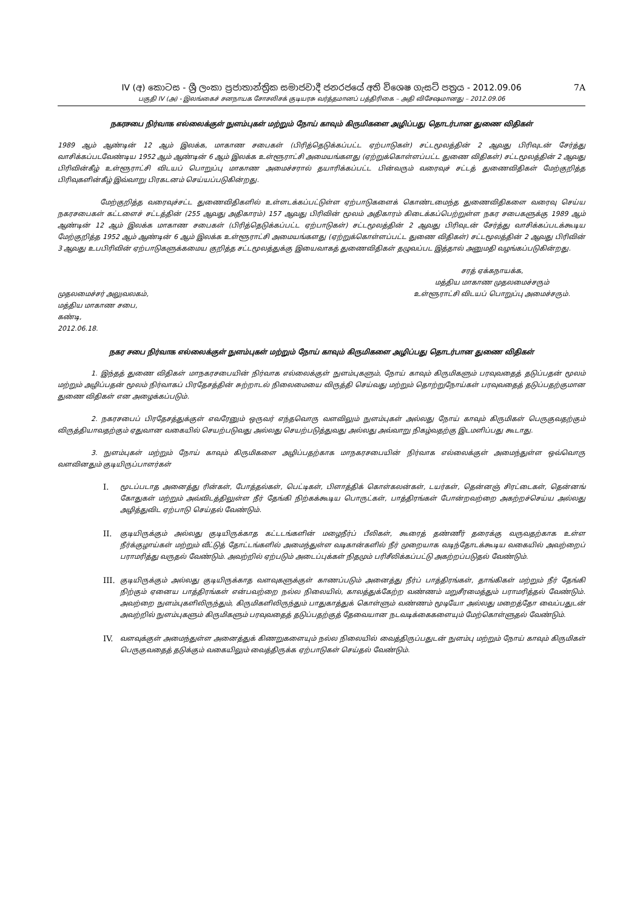IV (අ) කොටස - ශ්‍රී ලංකා ප්‍රජාතාන්ත්‍රික සමාජවාදී ජනරජයේ අති විශෙෂ ගැසට් පත්‍රය - 2012.09.06 7A
பகுதி IV (அ) - இலங்கைச் சனநாயக சோசலிசக் குடியரசு வர்த்தமானப் பத்திரிகை – அதி விசேஷமானது – 2012.09.06
நகரசபை நிர்வாக எல்லைக்குள் நுளம்புகள் மற்றும் நோய் காவும் கிருமிகளை அழிப்பது தொடர்பான துணை விதிகள்
1989 ஆம் ஆண்டின் 12 ஆம் இலக்க, மாகாண சபைகள் (பிரித்தெடுக்கப்பட்ட ஏற்பாடுகள்) சட்டமூலத்தின் 2 ஆவது பிரிவுடன் சேர்த்து வாசிக்கப்படவேண்டிய 1952 ஆம் ஆண்டின் 6 ஆம் இலக்க உள்ளூராட்சி அமையங்களது (ஏற்றுக்கொள்ளப்பட்ட துணை விதிகள்) சட்டமூலத்தின் 2 ஆவது பிரிவின்கீழ் உள்ளூராட்சி விடயப் பொறுப்பு மாகாண அமைச்சரால் தயாரிக்கப்பட்ட பின்வரும் வரைவுச் சட்டத் துணைவிதிகள் மேற்குறித்த பிரிவுகளின்கீழ் இவ்வாறு பிரகடனம் செய்யப்படுகின்றது.
மேற்குறித்த வரைவுச்சட்ட துணைவிதிகளில் உள்ளடக்கப்பட்டுள்ள ஏற்பாடுகளைக் கொண்டமைந்த துணைவிதிகளை வரைவு செய்ய நகரசபைகள் கட்டளைச் சட்டத்தின் (255 ஆவது அதிகாரம்) 157 ஆவது பிரிவின் மூலம் அதிகாரம் கிடைக்கப்பெற்றுள்ள நகர சபைகளுக்கு 1989 ஆம் ஆண்டின் 12 ஆம் இலக்க மாகாண சபைகள் (பிரித்தெடுக்கப்பட்ட ஏற்பாடுகள்) சட்டமூலத்தின் 2 ஆவது பிரிவுடன் சேர்த்து வாசிக்கப்படக்கூடிய மேற்குறித்த 1952 ஆம் ஆண்டின் 6 ஆம் இலக்க உள்ளூராட்சி அமையங்களது (ஏற்றுக்கொள்ளப்பட்ட துணை விதிகள்) சட்டமூலத்தின் 2 ஆவது பிரிவின் 3 ஆவது உபபிரிவின் ஏற்பாடுகளுக்கமைய குறித்த சட்டமூலத்துக்கு இயைவாகத் துணைவிதிகள் தழுவப்பட இத்தால் அனுமதி வழங்கப்படுகின்றது.
முதலமைச்சர் அலுவலகம்,
மத்திய மாகாண சபை,
கண்டி,
2012.06.18.
சரத் ஏக்கநாயக்க,
மத்திய மாகாண முதலமைச்சரும்
உள்ளூராட்சி விடயப் பொறுப்பு அமைச்சரும்.
நகர சபை நிர்வாக எல்லைக்குள் நுளம்புகள் மற்றும் நோய் காவும் கிருமிகளை அழிப்பது தொடர்பான துணை விதிகள்
1. இந்தத் துணை விதிகள் மாநகரசபையின் நிர்வாக எல்லைக்குள் நுளம்புகளும், நோய் காவும் கிருமிகளும் பரவுவதைத் தடுப்பதன் மூலம் மற்றும் அழிப்பதன் மூலம் நிர்வாகப் பிரதேசத்தின் சுற்றாடல் நிலைமையை விருத்தி செய்வது மற்றும் தொற்றுநோய்கள் பரவுவதைத் தடுப்பதற்குமான துணை விதிகள் என அழைக்கப்படும்.
2. நகரசபைப் பிரதேசத்துக்குள் எவரேனும் ஒருவர் எந்தவொரு வளவிலும் நுளம்புகள் அல்லது நோய் காவும் கிருமிகள் பெருகுவதற்கும் விருத்தியாவதற்கும் ஏதுவான வகையில் செயற்படுவது அல்லது செயற்படுத்துவது அல்லது அவ்வாறு நிகழ்வதற்கு இடமளிப்பது கூடாது.
3. நுளம்புகள் மற்றும் நோய் காவும் கிருமிகளை அழிப்பதற்காக மாநகரசபையின் நிர்வாக எல்லைக்குள் அமைந்துள்ள ஒவ்வொரு வளவினதும் குடியிருப்பாளர்கள்
I. மூடப்படாத அனைத்து ரின்கள், போத்தல்கள், பெட்டிகள், பிளாத்திக் கொள்கலன்கள், டயர்கள், தென்னஞ் சிரட்டைகள், தென்னங் கோதுகள் மற்றும் அவ்விடத்திலுள்ள நீர் தேங்கி நிற்கக்கூடிய பொருட்கள், பாத்திரங்கள் போன்றவற்றை அகற்றச்செய்ய அல்லது அழித்துவிட ஏற்பாடு செய்தல் வேண்டும்.
II. குடியிருக்கும் அல்லது குடியிருக்காத கட்டடங்களின் மழைநீர்ப் பீலிகள், கூரைத் தண்ணீர் தரைக்கு வருவதற்காக உள்ள நீர்க்குழாய்கள் மற்றும் வீட்டுத் தோட்டங்களில் அமைந்துள்ள வடிகான்களில் நீர் முறையாக வடிந்தோடக்கூடிய வகையில் அவற்றைப் பராமரித்து வருதல் வேண்டும். அவற்றில் ஏற்படும் அடைப்புக்கள் நிதமும் பரிசீலிக்கப்பட்டு அகற்றப்படுதல் வேண்டும்.
III. குடியிருக்கும் அல்லது குடியிருக்காத வளவுகளுக்குள் காணப்படும் அனைத்து நீர்ப் பாத்திரங்கள், தாங்கிகள் மற்றும் நீர் தேங்கி நிற்கும் ஏனைய பாத்திரங்கள் என்பவற்றை நல்ல நிலையில், காலத்துக்கேற்ற வண்ணம் மறுசீரமைத்தும் பராமரித்தல் வேண்டும். அவற்றை நுளம்புகளிலிருந்தும், கிருமிகளிலிருந்தும் பாதுகாத்துக் கொள்ளும் வண்ணம் மூடியோ அல்லது மறைத்தோ வைப்பதுடன் அவற்றில் நுளம்புகளும் கிருமிகளும் பரவுவதைத் தடுப்பதற்குத் தேவையான நடவடிக்கைகளையும் மேற்கொள்ளுதல் வேண்டும்.
IV. வளவுக்குள் அமைந்துள்ள அனைத்துக் கிணறுகளையும் நல்ல நிலையில் வைத்திருப்பதுடன் நுளம்பு மற்றும் நோய் காவும் கிருமிகள் பெருகுவதைத் தடுக்கும் வகையிலும் வைத்திருக்க ஏற்பாடுகள் செய்தல் வேண்டும்.